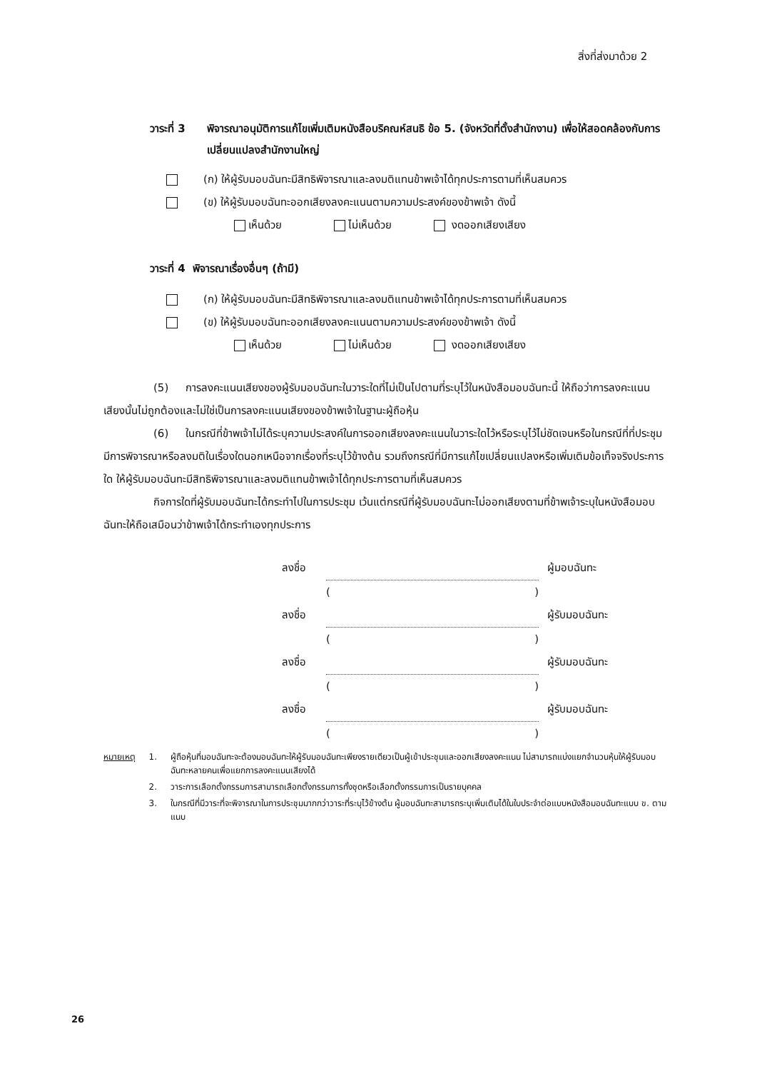สิ่งที่ส่งมาด้วย 2
วาระที่ 3
พิจารณาอนุมัติการแก้ไขเพิ่มเติมหนังสือบริคณห์สนธิ ข้อ 5. (จังหวัดที่ตั้งสำนักงาน) เพื่อให้สอดคล้องกับการเปลี่ยนแปลงสำนักงานใหญ่
(ก) ให้ผู้รับมอบฉันทะมีสิทธิพิจารณาและลงมติแทนข้าพเจ้าได้ทุกประการตามที่เห็นสมควร
(ข) ให้ผู้รับมอบฉันทะออกเสียงลงคะแนนตามความประสงค์ของข้าพเจ้า ดังนี้
เห็นด้วย ไม่เห็นด้วย งดออกเสียงเสียง
วาระที่ 4 พิจารณาเรื่องอื่นๆ (ถ้ามี)
(ก) ให้ผู้รับมอบฉันทะมีสิทธิพิจารณาและลงมติแทนข้าพเจ้าได้ทุกประการตามที่เห็นสมควร
(ข) ให้ผู้รับมอบฉันทะออกเสียงลงคะแนนตามความประสงค์ของข้าพเจ้า ดังนี้
เห็นด้วย ไม่เห็นด้วย งดออกเสียงเสียง
(5) การลงคะแนนเสียงของผู้รับมอบฉันทะในวาระใดที่ไม่เป็นไปตามที่ระบุไว้ในหนังสือมอบฉันทะนี้ ให้ถือว่าการลงคะแนนเสียงนั้นไม่ถูกต้องและไม่ใช่เป็นการลงคะแนนเสียงของข้าพเจ้าในฐานะผู้ถือหุ้น
(6) ในกรณีที่ข้าพเจ้าไม่ได้ระบุความประสงค์ในการออกเสียงลงคะแนนในวาระใดไว้หรือระบุไว้ไม่ชัดเจนหรือในกรณีที่ที่ประชุมมีการพิจารณาหรือลงมติในเรื่องใดนอกเหนือจากเรื่องที่ระบุไว้ข้างต้น รวมถึงกรณีที่มีการแก้ไขเปลี่ยนแปลงหรือเพิ่มเติมข้อเท็จจริงประการใด ให้ผู้รับมอบฉันทะมีสิทธิพิจารณาและลงมติแทนข้าพเจ้าได้ทุกประการตามที่เห็นสมควร
กิจการใดที่ผู้รับมอบฉันทะได้กระทำไปในการประชุม เว้นแต่กรณีที่ผู้รับมอบฉันทะไม่ออกเสียงตามที่ข้าพเจ้าระบุในหนังสือมอบฉันทะให้ถือเสมือนว่าข้าพเจ้าได้กระทำเองทุกประการ
ลงชื่อ ผู้มอบฉันทะ
()
ลงชื่อ ผู้รับมอบฉันทะ
()
ลงชื่อ ผู้รับมอบฉันทะ
()
ลงชื่อ ผู้รับมอบฉันทะ
()
หมายเหตุ 1. ผู้ถือหุ้นที่มอบฉันทะจะต้องมอบฉันทะให้ผู้รับมอบฉันทะเพียงรายเดียวเป็นผู้เข้าประชุมและออกเสียงลงคะแนน ไม่สามารถแบ่งแยกจำนวนหุ้นให้ผู้รับมอบฉันทะหลายคนเพื่อแยกการลงคะแนนเสียงได้
2. วาระการเลือกตั้งกรรมการสามารถเลือกตั้งกรรมการทั้งชุดหรือเลือกตั้งกรรมการเป็นรายบุคคล
3. ในกรณีที่มีวาระที่จะพิจารณาในการประชุมมากกว่าวาระที่ระบุไว้ข้างต้น ผู้มอบฉันทะสามารถระบุเพิ่มเติมได้ในใบประจำต่อแบบหนังสือมอบฉันทะแบบ ข. ตามแนบ
26